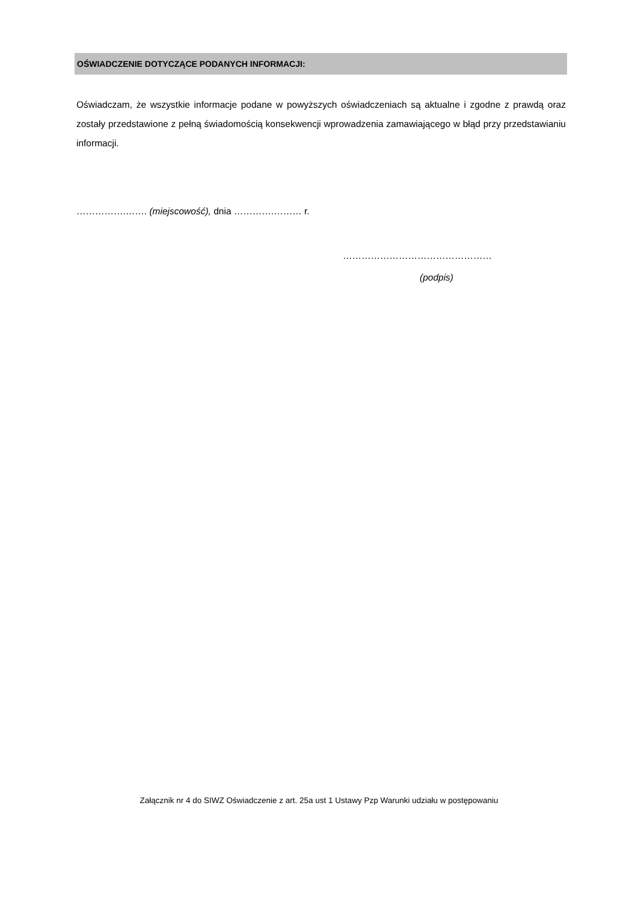OŚWIADCZENIE DOTYCZĄCE PODANYCH INFORMACJI:
Oświadczam, że wszystkie informacje podane w powyższych oświadczeniach są aktualne i zgodne z prawdą oraz zostały przedstawione z pełną świadomością konsekwencji wprowadzenia zamawiającego w błąd przy przedstawianiu informacji.
…………….……. (miejscowość), dnia ………….……… r.
…………………………………………
(podpis)
Załącznik nr 4 do SIWZ Oświadczenie z art. 25a ust 1 Ustawy Pzp Warunki udziału w postępowaniu